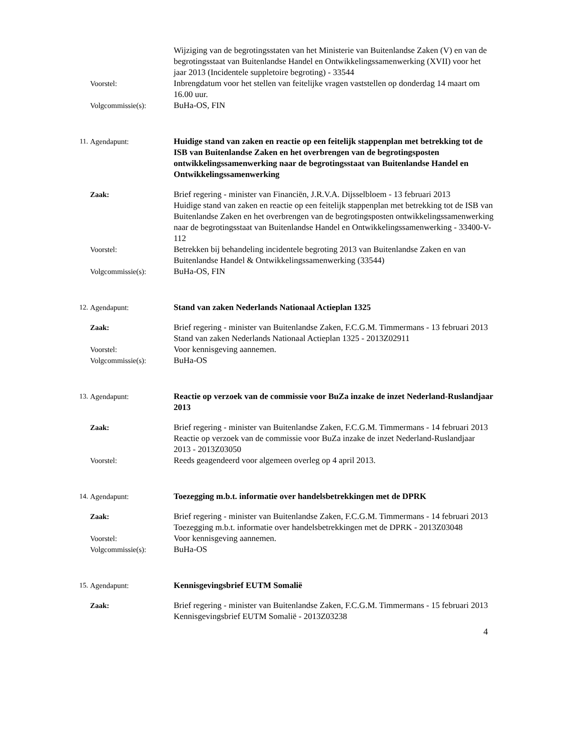Wijziging van de begrotingsstaten van het Ministerie van Buitenlandse Zaken (V) en van de begrotingsstaat van Buitenlandse Handel en Ontwikkelingssamenwerking (XVII) voor het jaar 2013 (Incidentele suppletoire begroting) - 33544
Voorstel: Inbrengdatum voor het stellen van feitelijke vragen vaststellen op donderdag 14 maart om 16.00 uur.
Volgcommissie(s): BuHa-OS, FIN
11. Agendapunt: Huidige stand van zaken en reactie op een feitelijk stappenplan met betrekking tot de ISB van Buitenlandse Zaken en het overbrengen van de begrotingsposten ontwikkelingssamenwerking naar de begrotingsstaat van Buitenlandse Handel en Ontwikkelingssamenwerking
Zaak: Brief regering - minister van Financiën, J.R.V.A. Dijsselbloem - 13 februari 2013
Huidige stand van zaken en reactie op een feitelijk stappenplan met betrekking tot de ISB van Buitenlandse Zaken en het overbrengen van de begrotingsposten ontwikkelingssamenwerking naar de begrotingsstaat van Buitenlandse Handel en Ontwikkelingssamenwerking - 33400-V-112
Voorstel: Betrekken bij behandeling incidentele begroting 2013 van Buitenlandse Zaken en van Buitenlandse Handel & Ontwikkelingssamenwerking (33544)
Volgcommissie(s): BuHa-OS, FIN
12. Agendapunt: Stand van zaken Nederlands Nationaal Actieplan 1325
Zaak: Brief regering - minister van Buitenlandse Zaken, F.C.G.M. Timmermans - 13 februari 2013
Stand van zaken Nederlands Nationaal Actieplan 1325 - 2013Z02911
Voorstel: Voor kennisgeving aannemen.
Volgcommissie(s): BuHa-OS
13. Agendapunt: Reactie op verzoek van de commissie voor BuZa inzake de inzet Nederland-Ruslandjaar 2013
Zaak: Brief regering - minister van Buitenlandse Zaken, F.C.G.M. Timmermans - 14 februari 2013
Reactie op verzoek van de commissie voor BuZa inzake de inzet Nederland-Ruslandjaar 2013 - 2013Z03050
Voorstel: Reeds geagendeerd voor algemeen overleg op 4 april 2013.
14. Agendapunt: Toezegging m.b.t. informatie over handelsbetrekkingen met de DPRK
Zaak: Brief regering - minister van Buitenlandse Zaken, F.C.G.M. Timmermans - 14 februari 2013
Toezegging m.b.t. informatie over handelsbetrekkingen met de DPRK - 2013Z03048
Voorstel: Voor kennisgeving aannemen.
Volgcommissie(s): BuHa-OS
15. Agendapunt: Kennisgevingsbrief EUTM Somalië
Zaak: Brief regering - minister van Buitenlandse Zaken, F.C.G.M. Timmermans - 15 februari 2013
Kennisgevingsbrief EUTM Somalië - 2013Z03238
4